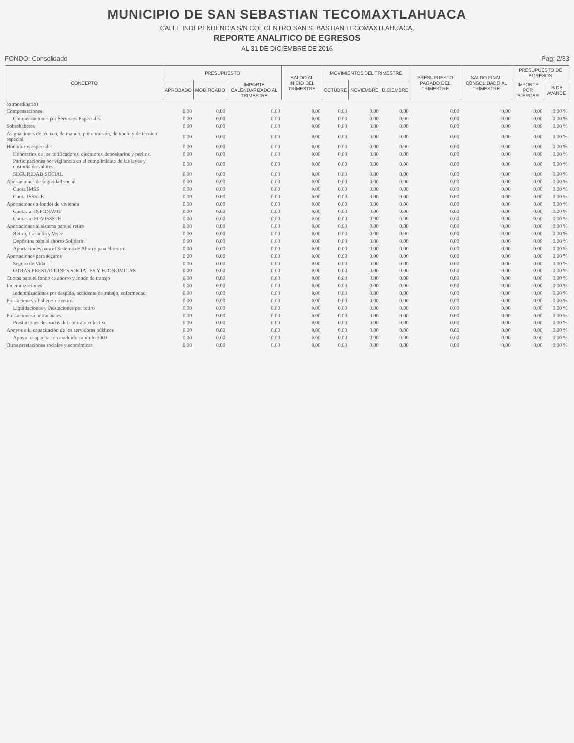MUNICIPIO DE SAN SEBASTIAN TECOMAXTLAHUACA
CALLE INDEPENDENCIA S/N COL CENTRO SAN SEBASTIAN TECOMAXTLAHUACA,
REPORTE ANALITICO DE EGRESOS
AL 31 DE DICIEMBRE DE 2016
FONDO: Consolidado Pag: 2/33
| CONCEPTO | PRESUPUESTO | | | SALDO AL INICIO DEL TRIMESTRE | MOVIMIENTOS DEL TRIMESTRE | | | PRESUPUESTO PAGADO DEL TRIMESTRE | SALDO FINAL CONSOLIDADO AL TRIMESTRE | PRESUPUESTO DE EGRESOS | |
| --- | --- | --- | --- | --- | --- | --- | --- | --- | --- | --- | --- |
| | APROBADO | MODIFICADO | IMPORTE CALENDARIZADO AL TRIMESTRE | | OCTUBRE | NOVIEMBRE | DICIEMBRE | | | IMPORTE POR EJERCER | % DE AVANCE |
| extraordinario) | | | | | | | | | | | |
| Compensaciones | 0.00 | 0.00 | 0.00 | 0.00 | 0.00 | 0.00 | 0.00 | 0.00 | 0.00 | 0.00 | 0.00 % |
| Compensaciones por Servicios Especiales | 0.00 | 0.00 | 0.00 | 0.00 | 0.00 | 0.00 | 0.00 | 0.00 | 0.00 | 0.00 | 0.00 % |
| Sobrehaberes | 0.00 | 0.00 | 0.00 | 0.00 | 0.00 | 0.00 | 0.00 | 0.00 | 0.00 | 0.00 | 0.00 % |
| Asignaciones de técnico, de mando, por comisión, de vuelo y de técnico especial | 0.00 | 0.00 | 0.00 | 0.00 | 0.00 | 0.00 | 0.00 | 0.00 | 0.00 | 0.00 | 0.00 % |
| Honorarios especiales | 0.00 | 0.00 | 0.00 | 0.00 | 0.00 | 0.00 | 0.00 | 0.00 | 0.00 | 0.00 | 0.00 % |
| Honorarios de los notificadores, ejecutores, depositarios y peritos. | 0.00 | 0.00 | 0.00 | 0.00 | 0.00 | 0.00 | 0.00 | 0.00 | 0.00 | 0.00 | 0.00 % |
| Participaciones por vigilancia en el cumplimiento de las leyes y custodia de valores | 0.00 | 0.00 | 0.00 | 0.00 | 0.00 | 0.00 | 0.00 | 0.00 | 0.00 | 0.00 | 0.00 % |
| SEGURIDAD SOCIAL | 0.00 | 0.00 | 0.00 | 0.00 | 0.00 | 0.00 | 0.00 | 0.00 | 0.00 | 0.00 | 0.00 % |
| Aportaciones de seguridad social | 0.00 | 0.00 | 0.00 | 0.00 | 0.00 | 0.00 | 0.00 | 0.00 | 0.00 | 0.00 | 0.00 % |
| Cuota IMSS | 0.00 | 0.00 | 0.00 | 0.00 | 0.00 | 0.00 | 0.00 | 0.00 | 0.00 | 0.00 | 0.00 % |
| Cuota ISSSTE | 0.00 | 0.00 | 0.00 | 0.00 | 0.00 | 0.00 | 0.00 | 0.00 | 0.00 | 0.00 | 0.00 % |
| Aportaciones a fondos de vivienda | 0.00 | 0.00 | 0.00 | 0.00 | 0.00 | 0.00 | 0.00 | 0.00 | 0.00 | 0.00 | 0.00 % |
| Cuotas al INFONAVIT | 0.00 | 0.00 | 0.00 | 0.00 | 0.00 | 0.00 | 0.00 | 0.00 | 0.00 | 0.00 | 0.00 % |
| Cuotas al FOVISSSTE | 0.00 | 0.00 | 0.00 | 0.00 | 0.00 | 0.00 | 0.00 | 0.00 | 0.00 | 0.00 | 0.00 % |
| Aportaciones al sistema para el retiro | 0.00 | 0.00 | 0.00 | 0.00 | 0.00 | 0.00 | 0.00 | 0.00 | 0.00 | 0.00 | 0.00 % |
| Retiro, Cesantía y Vejez | 0.00 | 0.00 | 0.00 | 0.00 | 0.00 | 0.00 | 0.00 | 0.00 | 0.00 | 0.00 | 0.00 % |
| Depósitos para el ahorro Solidario | 0.00 | 0.00 | 0.00 | 0.00 | 0.00 | 0.00 | 0.00 | 0.00 | 0.00 | 0.00 | 0.00 % |
| Aportaciones para el Sistema de Ahorro para el retiro | 0.00 | 0.00 | 0.00 | 0.00 | 0.00 | 0.00 | 0.00 | 0.00 | 0.00 | 0.00 | 0.00 % |
| Aportaciones para seguros | 0.00 | 0.00 | 0.00 | 0.00 | 0.00 | 0.00 | 0.00 | 0.00 | 0.00 | 0.00 | 0.00 % |
| Seguro de Vida | 0.00 | 0.00 | 0.00 | 0.00 | 0.00 | 0.00 | 0.00 | 0.00 | 0.00 | 0.00 | 0.00 % |
| OTRAS PRESTACIONES SOCIALES Y ECONÓMICAS | 0.00 | 0.00 | 0.00 | 0.00 | 0.00 | 0.00 | 0.00 | 0.00 | 0.00 | 0.00 | 0.00 % |
| Cuotas para el fondo de ahorro y fondo de trabajo | 0.00 | 0.00 | 0.00 | 0.00 | 0.00 | 0.00 | 0.00 | 0.00 | 0.00 | 0.00 | 0.00 % |
| Indemnizaciones | 0.00 | 0.00 | 0.00 | 0.00 | 0.00 | 0.00 | 0.00 | 0.00 | 0.00 | 0.00 | 0.00 % |
| Indemnizaciones por despido, accidente de trabajo, enfermedad | 0.00 | 0.00 | 0.00 | 0.00 | 0.00 | 0.00 | 0.00 | 0.00 | 0.00 | 0.00 | 0.00 % |
| Prestaciones y haberes de retiro | 0.00 | 0.00 | 0.00 | 0.00 | 0.00 | 0.00 | 0.00 | 0.00 | 0.00 | 0.00 | 0.00 % |
| Liquidaciones y Prestaciones por retiro | 0.00 | 0.00 | 0.00 | 0.00 | 0.00 | 0.00 | 0.00 | 0.00 | 0.00 | 0.00 | 0.00 % |
| Prestaciones contractuales | 0.00 | 0.00 | 0.00 | 0.00 | 0.00 | 0.00 | 0.00 | 0.00 | 0.00 | 0.00 | 0.00 % |
| Prestaciones derivadas del contrato colectivo | 0.00 | 0.00 | 0.00 | 0.00 | 0.00 | 0.00 | 0.00 | 0.00 | 0.00 | 0.00 | 0.00 % |
| Apoyos a la capacitación de los servidores públicos | 0.00 | 0.00 | 0.00 | 0.00 | 0.00 | 0.00 | 0.00 | 0.00 | 0.00 | 0.00 | 0.00 % |
| Apoyo a capacitación excluido capítulo 3000 | 0.00 | 0.00 | 0.00 | 0.00 | 0.00 | 0.00 | 0.00 | 0.00 | 0.00 | 0.00 | 0.00 % |
| Otras prestaciones sociales y económicas | 0.00 | 0.00 | 0.00 | 0.00 | 0.00 | 0.00 | 0.00 | 0.00 | 0.00 | 0.00 | 0.00 % |